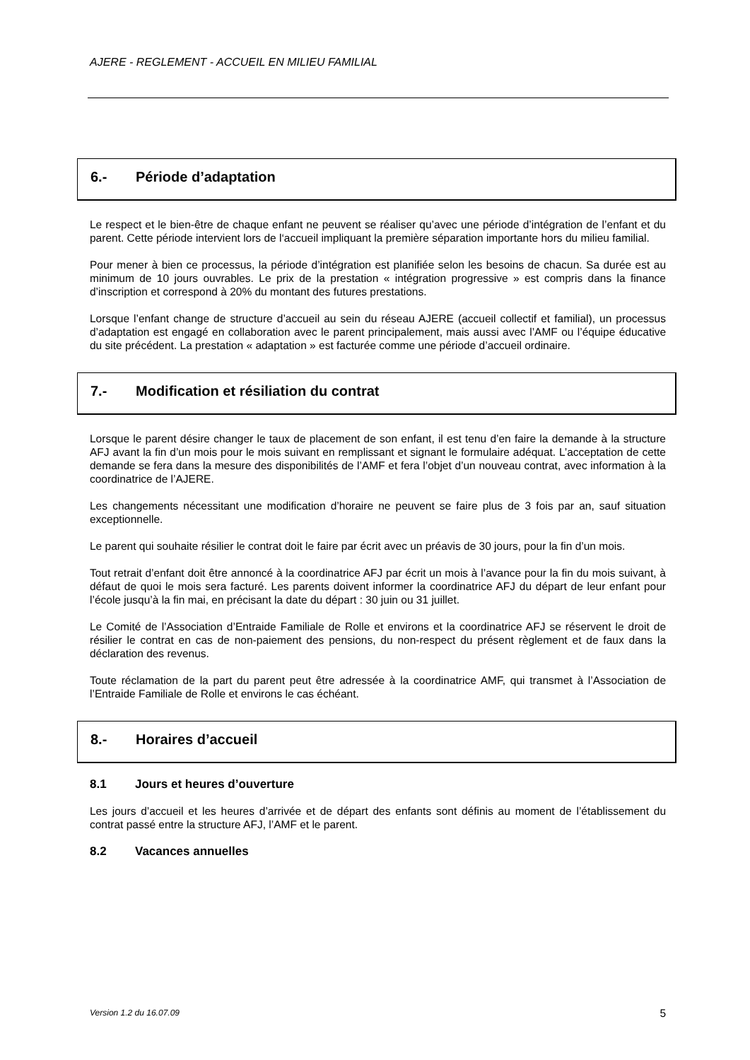AJERE - REGLEMENT - ACCUEIL EN MILIEU FAMILIAL
6.- Période d’adaptation
Le respect et le bien-être de chaque enfant ne peuvent se réaliser qu’avec une période d’intégration de l’enfant et du parent. Cette période intervient lors de l‘accueil impliquant la première séparation importante hors du milieu familial.
Pour mener à bien ce processus, la période d’intégration est planifiée selon les besoins de chacun. Sa durée est au minimum de 10 jours ouvrables. Le prix de la prestation « intégration progressive » est compris dans la finance d’inscription et correspond à 20% du montant des futures prestations.
Lorsque l’enfant change de structure d’accueil au sein du réseau AJERE (accueil collectif et familial), un processus d’adaptation est engagé en collaboration avec le parent principalement, mais aussi avec l’AMF ou l’équipe éducative du site précédent. La prestation « adaptation » est facturée comme une période d’accueil ordinaire.
7.- Modification et résiliation du contrat
Lorsque le parent désire changer le taux de placement de son enfant, il est tenu d’en faire la demande à la structure AFJ avant la fin d’un mois pour le mois suivant en remplissant et signant le formulaire adéquat. L’acceptation de cette demande se fera dans la mesure des disponibilités de l’AMF et fera l’objet d’un nouveau contrat, avec information à la coordinatrice de l’AJERE.
Les changements nécessitant une modification d’horaire ne peuvent se faire plus de 3 fois par an, sauf situation exceptionnelle.
Le parent qui souhaite résilier le contrat doit le faire par écrit avec un préavis de 30 jours, pour la fin d’un mois.
Tout retrait d’enfant doit être annoncé à la coordinatrice AFJ par écrit un mois à l’avance pour la fin du mois suivant, à défaut de quoi le mois sera facturé. Les parents doivent informer la coordinatrice AFJ du départ de leur enfant pour l’école jusqu’à la fin mai, en précisant la date du départ : 30 juin ou 31 juillet.
Le Comité de l’Association d’Entraide Familiale de Rolle et environs et la coordinatrice AFJ se réservent le droit de résilier le contrat en cas de non-paiement des pensions, du non-respect du présent règlement et de faux dans la déclaration des revenus.
Toute réclamation de la part du parent peut être adressée à la coordinatrice AMF, qui transmet à l’Association de l’Entraide Familiale de Rolle et environs le cas échéant.
8.- Horaires d’accueil
8.1 Jours et heures d’ouverture
Les jours d’accueil et les heures d’arrivée et de départ des enfants sont définis au moment de l’établissement du contrat passé entre la structure AFJ, l’AMF et le parent.
8.2 Vacances annuelles
Version 1.2 du 16.07.09 5